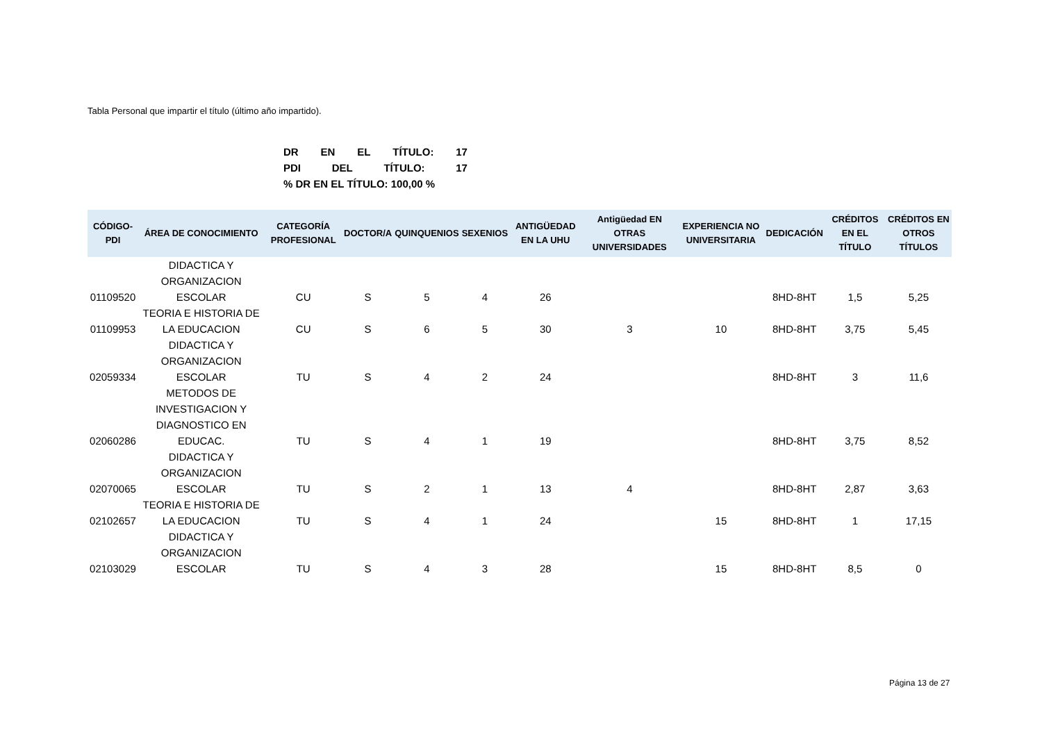Tabla Personal que impartir el título (último año impartido).
DR EN EL TÍTULO: 17
PDI DEL TÍTULO: 17
% DR EN EL TÍTULO: 100,00 %
| CÓDIGO-PDI | ÁREA DE CONOCIMIENTO | CATEGORÍA PROFESIONAL | DOCTOR/A | QUINQUENIOS | SEXENIOS | ANTIGÜEDAD EN LA UHU | Antigüedad EN OTRAS UNIVERSIDADES | EXPERIENCIA NO UNIVERSITARIA | DEDICACIÓN | CRÉDITOS EN EL TÍTULO | CRÉDITOS EN OTROS TÍTULOS |
| --- | --- | --- | --- | --- | --- | --- | --- | --- | --- | --- | --- |
| 01109520 | DIDACTICA Y ORGANIZACION ESCOLAR | CU | S | 5 | 4 | 26 | | | 8HD-8HT | 1,5 | 5,25 |
| 01109953 | TEORIA E HISTORIA DE LA EDUCACION | CU | S | 6 | 5 | 30 | 3 | 10 | 8HD-8HT | 3,75 | 5,45 |
| 02059334 | DIDACTICA Y ORGANIZACION ESCOLAR | TU | S | 4 | 2 | 24 | | | 8HD-8HT | 3 | 11,6 |
| 02060286 | METODOS DE INVESTIGACION Y DIAGNOSTICO EN EDUCAC. | TU | S | 4 | 1 | 19 | | | 8HD-8HT | 3,75 | 8,52 |
| 02070065 | DIDACTICA Y ORGANIZACION ESCOLAR | TU | S | 2 | 1 | 13 | 4 | | 8HD-8HT | 2,87 | 3,63 |
| 02102657 | TEORIA E HISTORIA DE LA EDUCACION | TU | S | 4 | 1 | 24 | | 15 | 8HD-8HT | 1 | 17,15 |
| 02103029 | DIDACTICA Y ORGANIZACION ESCOLAR | TU | S | 4 | 3 | 28 | | 15 | 8HD-8HT | 8,5 | 0 |
Página 13 de 27